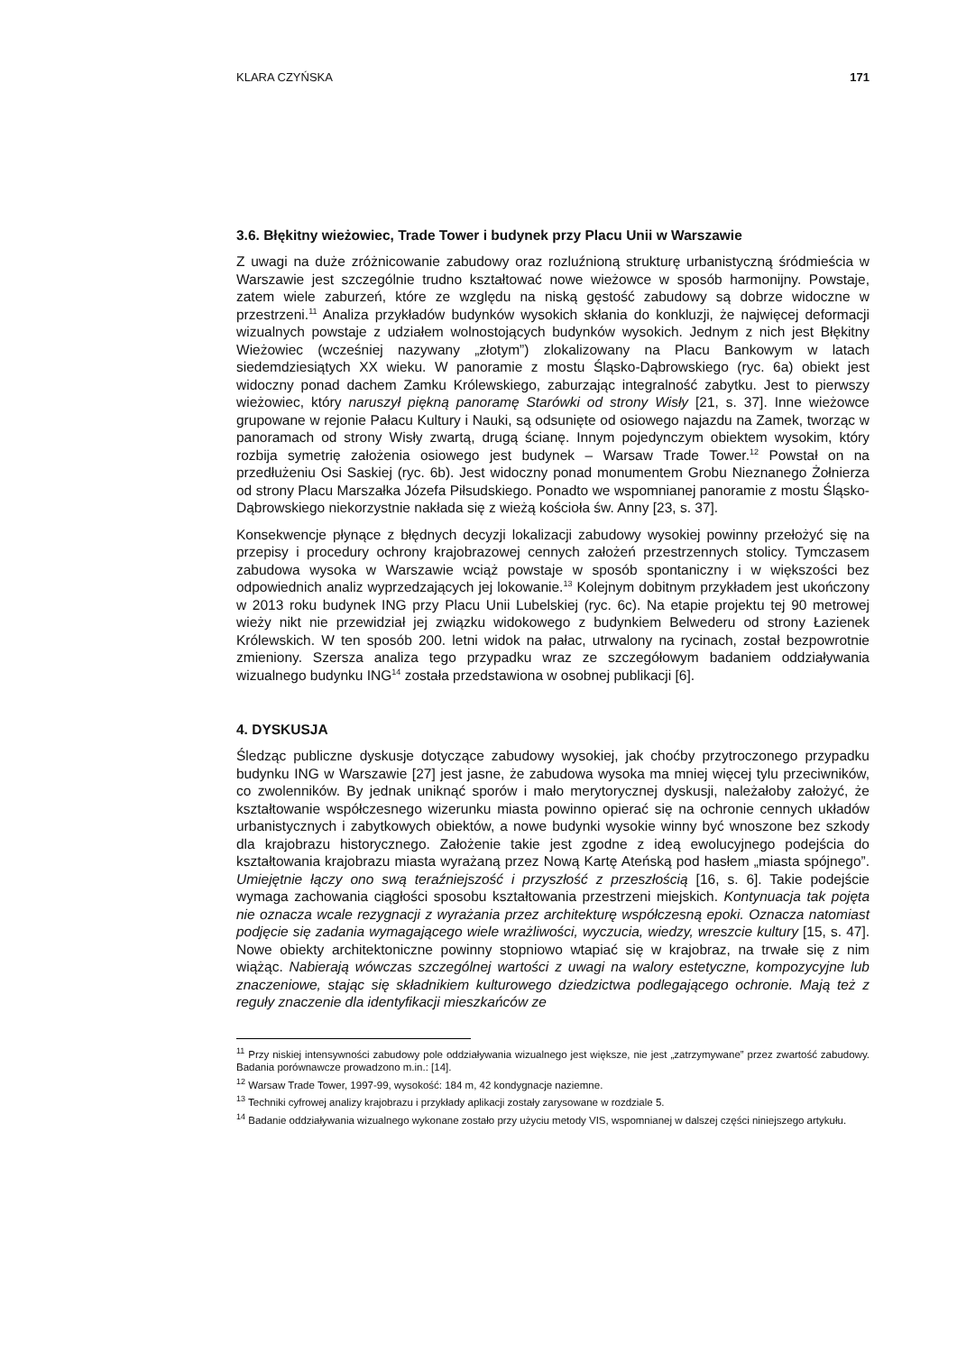KLARA CZYŃSKA 171
3.6. Błękitny wieżowiec, Trade Tower i budynek przy Placu Unii w Warszawie
Z uwagi na duże zróżnicowanie zabudowy oraz rozluźnioną strukturę urbanistyczną śródmieścia w Warszawie jest szczególnie trudno kształtować nowe wieżowce w sposób harmonijny. Powstaje, zatem wiele zaburzeń, które ze względu na niską gęstość zabudowy są dobrze widoczne w przestrzeni.<sup>11</sup> Analiza przykładów budynków wysokich skłania do konkluzji, że najwięcej deformacji wizualnych powstaje z udziałem wolnostojących budynków wysokich. Jednym z nich jest Błękitny Wieżowiec (wcześniej nazywany „złotym”) zlokalizowany na Placu Bankowym w latach siedemdziesiątych XX wieku. W panoramie z mostu Śląsko-Dąbrowskiego (ryc. 6a) obiekt jest widoczny ponad dachem Zamku Królewskiego, zaburzając integralność zabytku. Jest to pierwszy wieżowiec, który naruszył piękną panoramę Starówki od strony Wisły [21, s. 37]. Inne wieżowce grupowane w rejonie Pałacu Kultury i Nauki, są odsunięte od osiowego najazdu na Zamek, tworząc w panoramach od strony Wisły zwartą, drugą ścianę. Innym pojedynczym obiektem wysokim, który rozbija symetrię założenia osiowego jest budynek – Warsaw Trade Tower.<sup>12</sup> Powstał on na przedłużeniu Osi Saskiej (ryc. 6b). Jest widoczny ponad monumentem Grobu Nieznanego Żołnierza od strony Placu Marszałka Józefa Piłsudskiego. Ponadto we wspomnianej panoramie z mostu Śląsko-Dąbrowskiego niekorzystnie nakłada się z wieżą kościoła św. Anny [23, s. 37].
Konsekwencje płynące z błędnych decyzji lokalizacji zabudowy wysokiej powinny przełożyć się na przepisy i procedury ochrony krajobrazowej cennych założeń przestrzennych stolicy. Tymczasem zabudowa wysoka w Warszawie wciąż powstaje w sposób spontaniczny i w większości bez odpowiednich analiz wyprzedzających jej lokowanie.<sup>13</sup> Kolejnym dobitnym przykładem jest ukończony w 2013 roku budynek ING przy Placu Unii Lubelskiej (ryc. 6c). Na etapie projektu tej 90 metrowej wieży nikt nie przewidział jej związku widokowego z budynkiem Belwederu od strony Łazienek Królewskich. W ten sposób 200. letni widok na pałac, utrwalony na rycinach, został bezpowrotnie zmieniony. Szersza analiza tego przypadku wraz ze szczegółowym badaniem oddziaływania wizualnego budynku ING<sup>14</sup> została przedstawiona w osobnej publikacji [6].
4. DYSKUSJA
Śledząc publiczne dyskusje dotyczące zabudowy wysokiej, jak choćby przytroczonego przypadku budynku ING w Warszawie [27] jest jasne, że zabudowa wysoka ma mniej więcej tylu przeciwników, co zwolenników. By jednak uniknąć sporów i mało merytorycznej dyskusji, należałoby założyć, że kształtowanie współczesnego wizerunku miasta powinno opierać się na ochronie cennych układów urbanistycznych i zabytkowych obiektów, a nowe budynki wysokie winny być wnoszone bez szkody dla krajobrazu historycznego. Założenie takie jest zgodne z ideą ewolucyjnego podejścia do kształtowania krajobrazu miasta wyrażaną przez Nową Kartę Ateńską pod hasłem „miasta spójnego”. Umiejętnie łączy ono swą teraźniejszość i przyszłość z przeszłością [16, s. 6]. Takie podejście wymaga zachowania ciągłości sposobu kształtowania przestrzeni miejskich. Kontynuacja tak pojęta nie oznacza wcale rezygnacji z wyrażania przez architekturę współczesną epoki. Oznacza natomiast podjęcie się zadania wymagającego wiele wrażliwości, wyczucia, wiedzy, wreszcie kultury [15, s. 47]. Nowe obiekty architektoniczne powinny stopniowo wtapiać się w krajobraz, na trwałe się z nim wiążąc. Nabierają wówczas szczególnej wartości z uwagi na walory estetyczne, kompozycyjne lub znaczeniowe, stając się składnikiem kulturowego dziedzictwa podlegającego ochronie. Mają też z reguły znaczenie dla identyfikacji mieszkańców ze
<sup>11</sup> Przy niskiej intensywności zabudowy pole oddziaływania wizualnego jest większe, nie jest „zatrzymywane” przez zwartość zabudowy. Badania porównawcze prowadzono m.in.: [14].
<sup>12</sup> Warsaw Trade Tower, 1997-99, wysokość: 184 m, 42 kondygnacje naziemne.
<sup>13</sup> Techniki cyfrowej analizy krajobrazu i przykłady aplikacji zostały zarysowane w rozdziale 5.
<sup>14</sup> Badanie oddziaływania wizualnego wykonane zostało przy użyciu metody VIS, wspomnianej w dalszej części niniejszego artykułu.